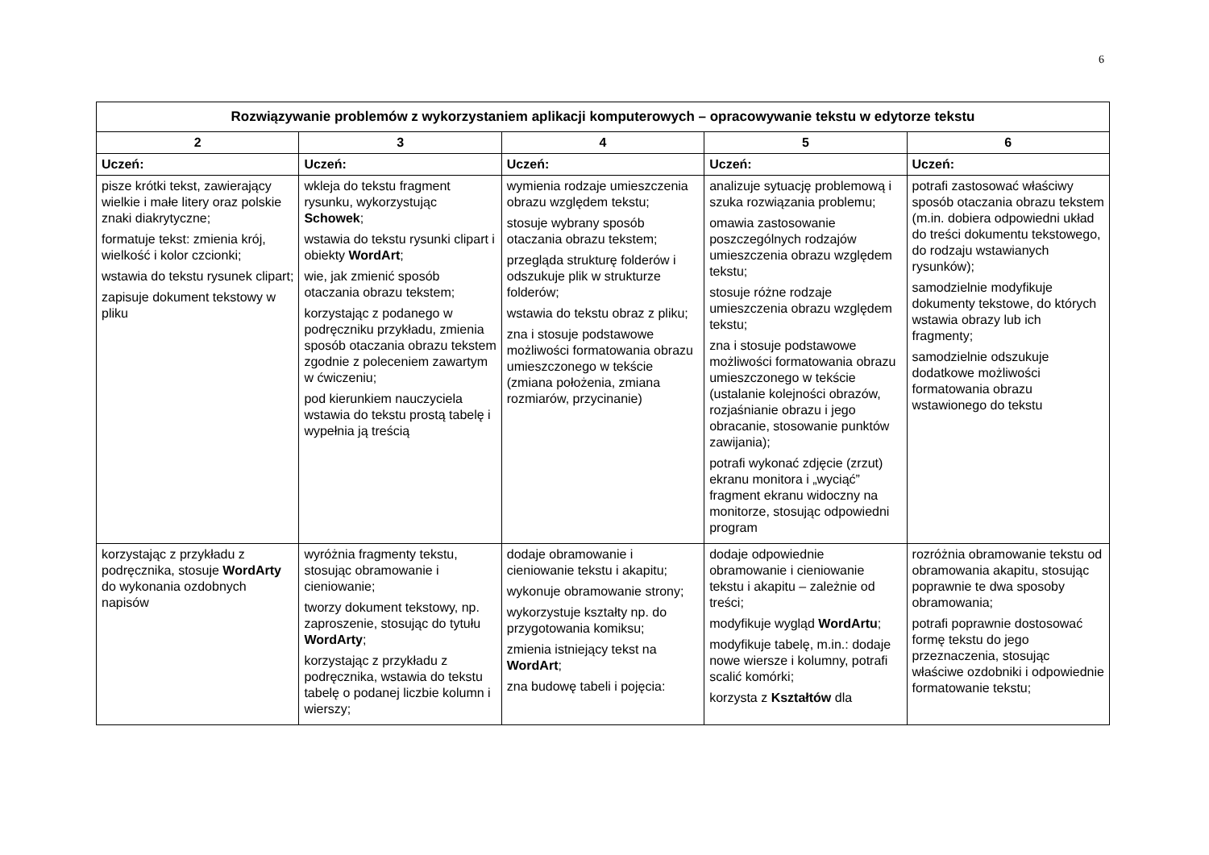6
| Rozwiązywanie problemów z wykorzystaniem aplikacji komputerowych – opracowywanie tekstu w edytorze tekstu | | | | |
| --- | --- | --- | --- | --- |
| 2 | 3 | 4 | 5 | 6 |
| Uczeń: | Uczeń: | Uczeń: | Uczeń: | Uczeń: |
| pisze krótki tekst, zawierający wielkie i małe litery oraz polskie znaki diakrytyczne; formatuje tekst: zmienia krój, wielkość i kolor czcionki; wstawia do tekstu rysunek clipart; zapisuje dokument tekstowy w pliku | wkleja do tekstu fragment rysunku, wykorzystując Schowek ; wstawia do tekstu rysunki clipart i obiekty WordArt ; wie, jak zmienić sposób otaczania obrazu tekstem; korzystając z podanego w podręczniku przykładu, zmienia sposób otaczania obrazu tekstem zgodnie z poleceniem zawartym w ćwiczeniu; pod kierunkiem nauczyciela wstawia do tekstu prostą tabelę i wypełnia ją treścią | wymienia rodzaje umieszczenia obrazu względem tekstu; stosuje wybrany sposób otaczania obrazu tekstem; przegląda strukturę folderów i odszukuje plik w strukturze folderów; wstawia do tekstu obraz z pliku; zna i stosuje podstawowe możliwości formatowania obrazu umieszczonego w tekście (zmiana położenia, zmiana rozmiarów, przycinanie) | analizuje sytuację problemową i szuka rozwiązania problemu; omawia zastosowanie poszczególnych rodzajów umieszczenia obrazu względem tekstu; stosuje różne rodzaje umieszczenia obrazu względem tekstu; zna i stosuje podstawowe możliwości formatowania obrazu umieszczonego w tekście (ustalanie kolejności obrazów, rozjaśnianie obrazu i jego obracanie, stosowanie punktów zawijania); potrafi wykonać zdjęcie (zrzut) ekranu monitora i „wyciąć” fragment ekranu widoczny na monitorze, stosując odpowiedni program | potrafi zastosować właściwy sposób otaczania obrazu tekstem (m.in. dobiera odpowiedni układ do treści dokumentu tekstowego, do rodzaju wstawianych rysunków); samodzielnie modyfikuje dokumenty tekstowe, do których wstawia obrazy lub ich fragmenty; samodzielnie odszukuje dodatkowe możliwości formatowania obrazu wstawionego do tekstu |
| korzystając z przykładu z podręcznika, stosuje WordArty do wykonania ozdobnych napisów | wyróżnia fragmenty tekstu, stosując obramowanie i cieniowanie; tworzy dokument tekstowy, np. zaproszenie, stosując do tytułu WordArty ; korzystając z przykładu z podręcznika, wstawia do tekstu tabelę o podanej liczbie kolumn i wierszy; | dodaje obramowanie i cieniowanie tekstu i akapitu; wykonuje obramowanie strony; wykorzystuje kształty np. do przygotowania komiksu; zmienia istniejący tekst na WordArt ; zna budowę tabeli i pojęcia: | dodaje odpowiednie obramowanie i cieniowanie tekstu i akapitu – zależnie od treści; modyfikuje wygląd WordArtu ; modyfikuje tabelę, m.in.: dodaje nowe wiersze i kolumny, potrafi scalić komórki; korzysta z Kształtów dla | rozróżnia obramowanie tekstu od obramowania akapitu, stosując poprawnie te dwa sposoby obramowania; potrafi poprawnie dostosować formę tekstu do jego przeznaczenia, stosując właściwe ozdobniki i odpowiednie formatowanie tekstu; |